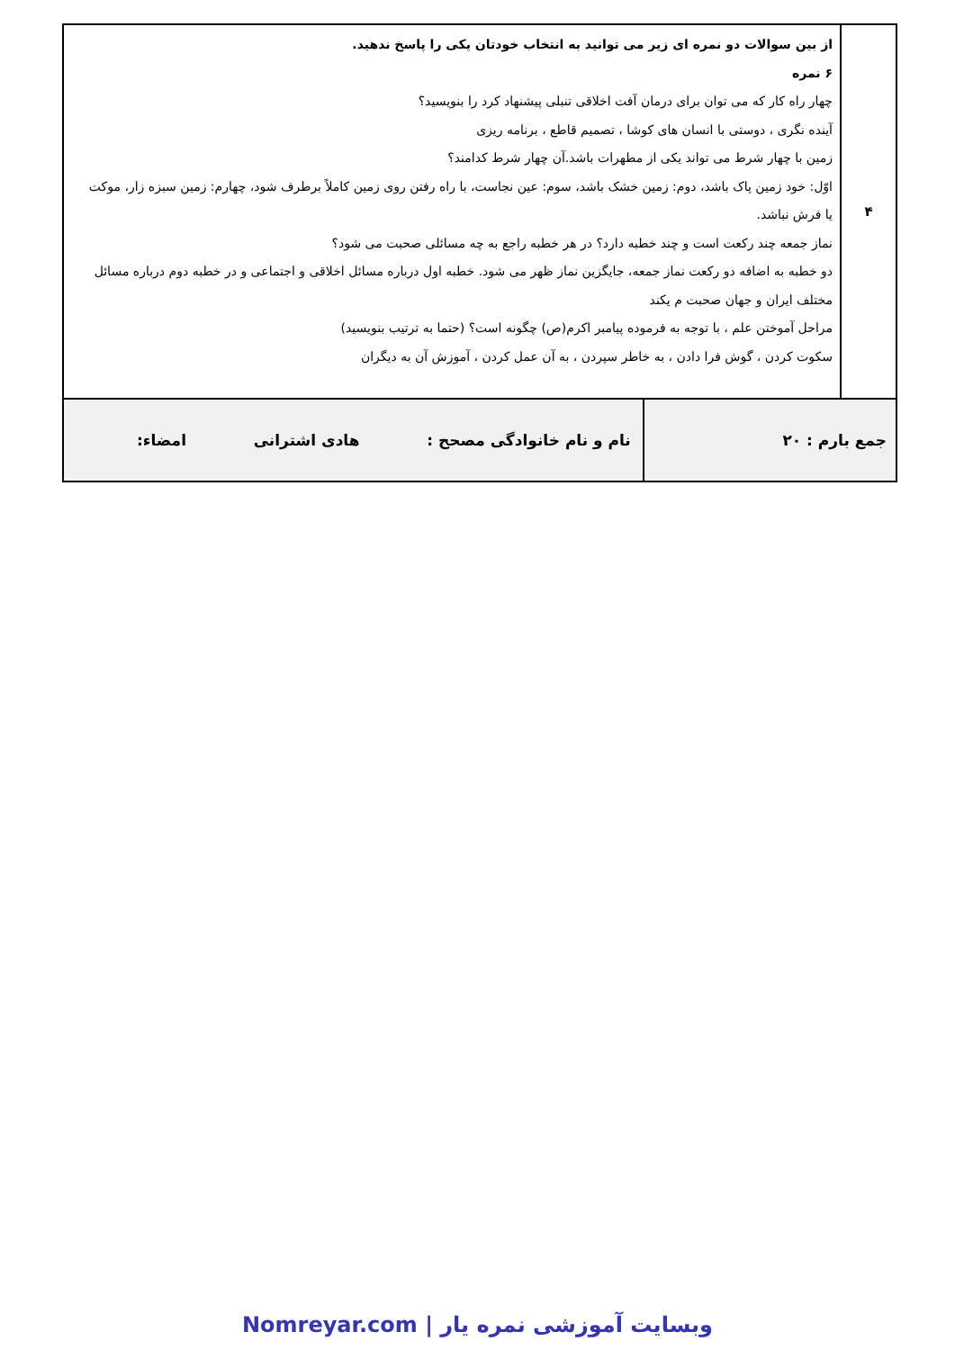| ۴ | از بین سوالات دو نمره ای زیر می توانید به انتخاب خودتان یکی را پاسخ ندهید. ۶ نمره چهار راه کار که می توان برای درمان آفت اخلاقی تنبلی پیشنهاد کرد را بنویسید؟ آینده نگری ، دوستی با انسان های کوشا ، تصمیم قاطع ، برنامه ریزی زمین با چهار شرط می تواند یکی از مطهرات باشد.آن چهار شرط کدامند؟ اوّل: خود زمین پاک باشد، دوم: زمین خشک باشد، سوم: عین نجاست، با راه رفتن روی زمین کاملاً برطرف شود، چهارم: زمین سبزه زار، موکت یا فرش نباشد. نماز جمعه چند رکعت است و چند خطبه دارد؟ در هر خطبه راجع به چه مسائلی صحبت می شود؟ دو خطبه به اضافه دو رکعت نماز جمعه، جایگزین نماز ظهر می شود. خطبه اول درباره مسائل اخلاقی و اجتماعی و در خطبه دوم درباره مسائل مختلف ایران و جهان صحبت م یکند مراحل آموختن علم ، با توجه به فرموده پیامبر اکرم(ص) چگونه است؟ (حتما به ترتیب بنویسید) سکوت کردن ، گوش فرا دادن ، به خاطر سپردن ، به آن عمل کردن ، آموزش آن به دیگران | |
| جمع بارم : ۲۰ | | نام و نام خانوادگی مصحح : هادی اشترانی امضاء: |
وبسایت آموزشی نمره یار | Nomreyar.com